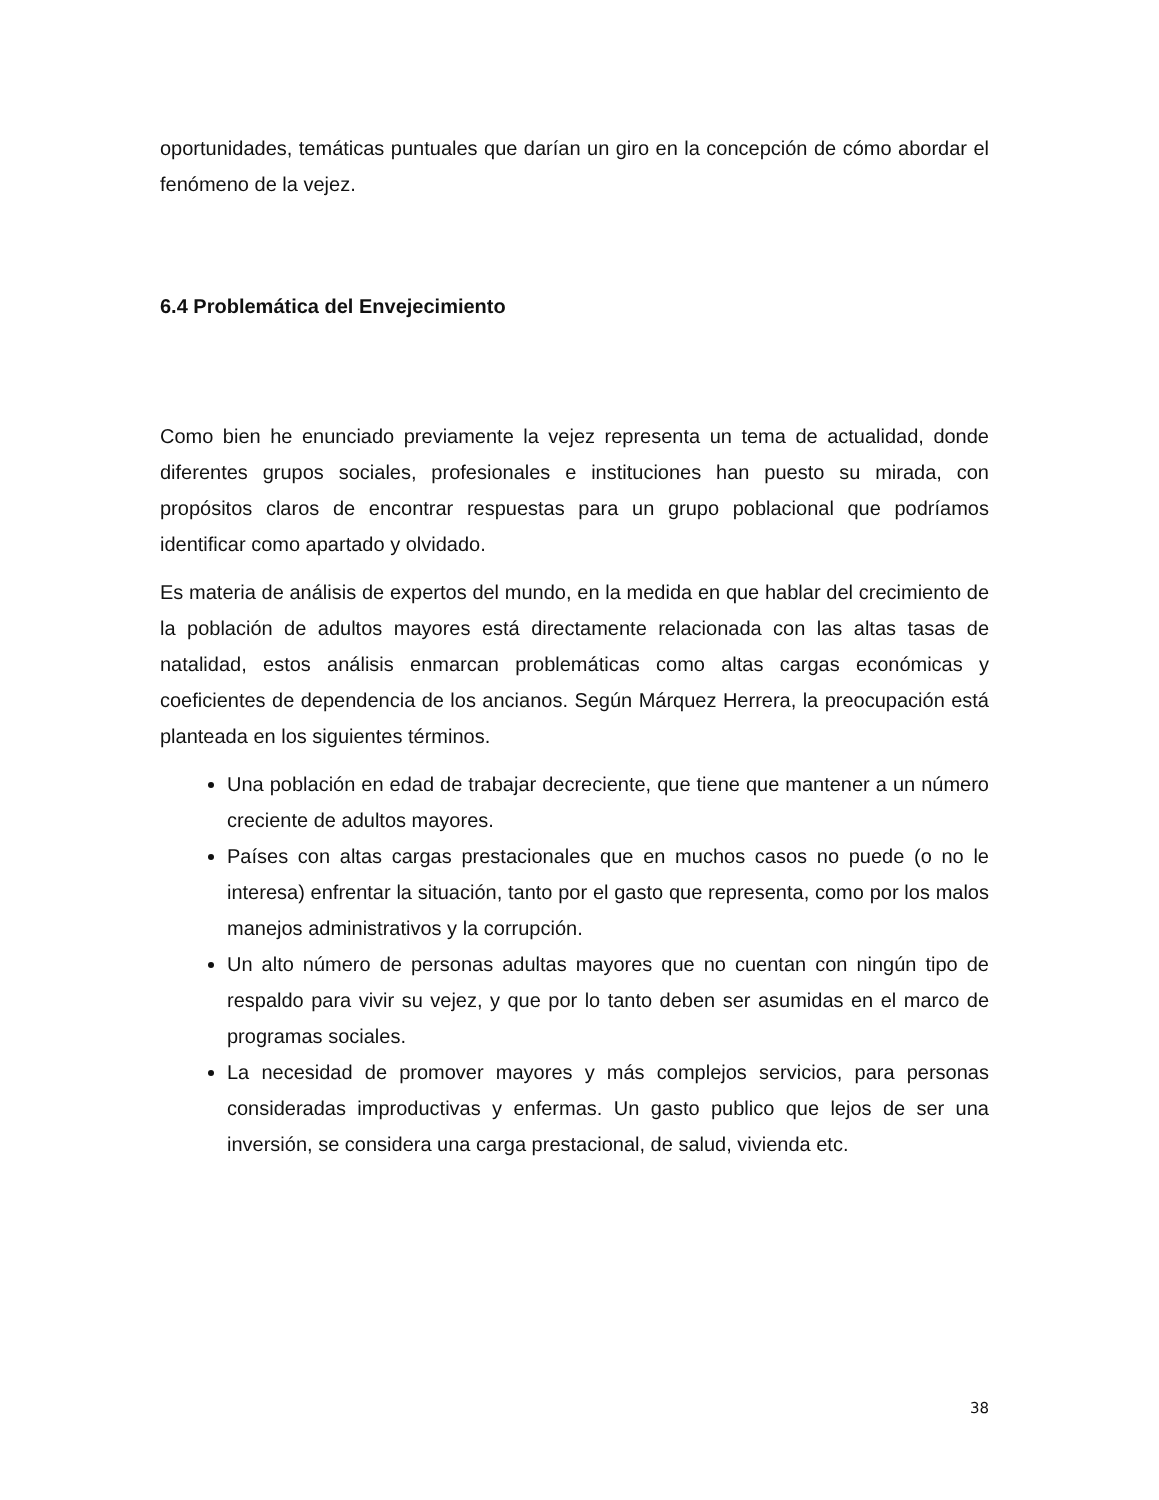oportunidades, temáticas puntuales que darían un giro en la concepción de cómo abordar el fenómeno de la vejez.
6.4 Problemática del Envejecimiento
Como bien he enunciado previamente la vejez representa un tema de actualidad, donde diferentes grupos sociales, profesionales e instituciones han puesto su mirada, con propósitos claros de encontrar respuestas para un grupo poblacional que podríamos identificar como apartado y olvidado.
Es materia de análisis de expertos del mundo, en la medida en que hablar del crecimiento de la población de adultos mayores está directamente relacionada con las altas tasas de natalidad, estos análisis enmarcan problemáticas como altas cargas económicas y coeficientes de dependencia de los ancianos. Según Márquez Herrera, la preocupación está planteada en los siguientes términos.
Una población en edad de trabajar decreciente, que tiene que mantener a un número creciente de adultos mayores.
Países con altas cargas prestacionales que en muchos casos no puede (o no le interesa) enfrentar la situación, tanto por el gasto que representa, como por los malos manejos administrativos y la corrupción.
Un alto número de personas adultas mayores que no cuentan con ningún tipo de respaldo para vivir su vejez, y que por lo tanto deben ser asumidas en el marco de programas sociales.
La necesidad de promover mayores y más complejos servicios, para personas consideradas improductivas y enfermas. Un gasto publico que lejos de ser una inversión, se considera una carga prestacional, de salud, vivienda etc.
38